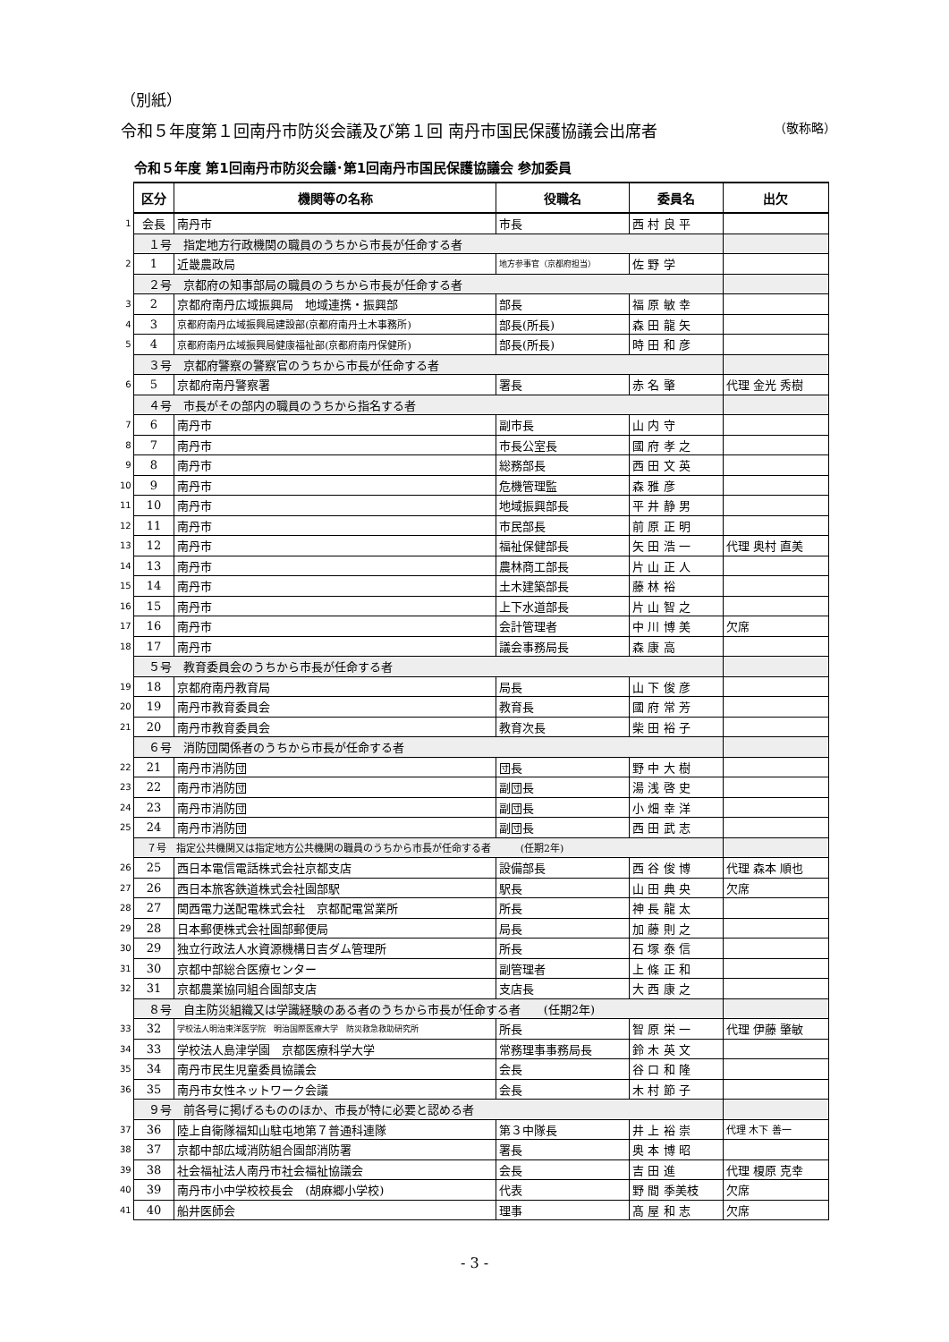（別紙）
令和５年度第１回南丹市防災会議及び第１回 南丹市国民保護協議会出席者 （敬称略）
令和５年度 第1回南丹市防災会議･第1回南丹市国民保護協議会 参加委員
| | 区分 | 機関等の名称 | 役職名 | 委員名 | 出欠 |
| 1 | 会長 | 南丹市 | 市長 | 西 村 良 平 | |
| | １号 指定地方行政機関の職員のうちから市長が任命する者 | | | | |
| 2 | 1 | 近畿農政局 | 地方参事官（京都府担当） | 佐 野 学 | |
| | ２号 京都府の知事部局の職員のうちから市長が任命する者 | | | | |
| 3 | 2 | 京都府南丹広域振興局 地域連携・振興部 | 部長 | 福 原 敏 幸 | |
| 4 | 3 | 京都府南丹広域振興局建設部(京都府南丹土木事務所) | 部長(所長) | 森 田 龍 矢 | |
| 5 | 4 | 京都府南丹広域振興局健康福祉部(京都府南丹保健所) | 部長(所長) | 時 田 和 彦 | |
| | ３号 京都府警察の警察官のうちから市長が任命する者 | | | | |
| 6 | 5 | 京都府南丹警察署 | 署長 | 赤 名 肇 | 代理 金光 秀樹 |
| | ４号 市長がその部内の職員のうちから指名する者 | | | | |
| 7 | 6 | 南丹市 | 副市長 | 山 内 守 | |
| 8 | 7 | 南丹市 | 市長公室長 | 國 府 孝 之 | |
| 9 | 8 | 南丹市 | 総務部長 | 西 田 文 英 | |
| 10 | 9 | 南丹市 | 危機管理監 | 森 雅 彦 | |
| 11 | 10 | 南丹市 | 地域振興部長 | 平 井 静 男 | |
| 12 | 11 | 南丹市 | 市民部長 | 前 原 正 明 | |
| 13 | 12 | 南丹市 | 福祉保健部長 | 矢 田 浩 一 | 代理 奥村 直美 |
| 14 | 13 | 南丹市 | 農林商工部長 | 片 山 正 人 | |
| 15 | 14 | 南丹市 | 土木建築部長 | 藤 林 裕 | |
| 16 | 15 | 南丹市 | 上下水道部長 | 片 山 智 之 | |
| 17 | 16 | 南丹市 | 会計管理者 | 中 川 博 美 | 欠席 |
| 18 | 17 | 南丹市 | 議会事務局長 | 森 康 高 | |
| | ５号 教育委員会のうちから市長が任命する者 | | | | |
| 19 | 18 | 京都府南丹教育局 | 局長 | 山 下 俊 彦 | |
| 20 | 19 | 南丹市教育委員会 | 教育長 | 國 府 常 芳 | |
| 21 | 20 | 南丹市教育委員会 | 教育次長 | 柴 田 裕 子 | |
| | ６号 消防団関係者のうちから市長が任命する者 | | | | |
| 22 | 21 | 南丹市消防団 | 団長 | 野 中 大 樹 | |
| 23 | 22 | 南丹市消防団 | 副団長 | 湯 浅 啓 史 | |
| 24 | 23 | 南丹市消防団 | 副団長 | 小 畑 幸 洋 | |
| 25 | 24 | 南丹市消防団 | 副団長 | 西 田 武 志 | |
| | ７号 指定公共機関又は指定地方公共機関の職員のうちから市長が任命する者 (任期2年) | | | | |
| 26 | 25 | 西日本電信電話株式会社京都支店 | 設備部長 | 西 谷 俊 博 | 代理 森本 順也 |
| 27 | 26 | 西日本旅客鉄道株式会社園部駅 | 駅長 | 山 田 典 央 | 欠席 |
| 28 | 27 | 関西電力送配電株式会社 京都配電営業所 | 所長 | 神 長 龍 太 | |
| 29 | 28 | 日本郵便株式会社園部郵便局 | 局長 | 加 藤 則 之 | |
| 30 | 29 | 独立行政法人水資源機構日吉ダム管理所 | 所長 | 石 塚 泰 信 | |
| 31 | 30 | 京都中部総合医療センター | 副管理者 | 上 條 正 和 | |
| 32 | 31 | 京都農業協同組合園部支店 | 支店長 | 大 西 康 之 | |
| | ８号 自主防災組織又は学識経験のある者のうちから市長が任命する者 (任期2年) | | | | |
| 33 | 32 | 学校法人明治東洋医学院 明治国際医療大学 防災救急救助研究所 | 所長 | 智 原 栄 一 | 代理 伊藤 肇敏 |
| 34 | 33 | 学校法人島津学園 京都医療科学大学 | 常務理事事務局長 | 鈴 木 英 文 | |
| 35 | 34 | 南丹市民生児童委員協議会 | 会長 | 谷 口 和 隆 | |
| 36 | 35 | 南丹市女性ネットワーク会議 | 会長 | 木 村 節 子 | |
| | ９号 前各号に掲げるもののほか、市長が特に必要と認める者 | | | | |
| 37 | 36 | 陸上自衛隊福知山駐屯地第７普通科連隊 | 第３中隊長 | 井 上 裕 崇 | 代理 木下 善一 |
| 38 | 37 | 京都中部広域消防組合園部消防署 | 署長 | 奥 本 博 昭 | |
| 39 | 38 | 社会福祉法人南丹市社会福祉協議会 | 会長 | 吉 田 進 | 代理 榎原 克幸 |
| 40 | 39 | 南丹市小中学校校長会 (胡麻郷小学校) | 代表 | 野 間 季美枝 | 欠席 |
| 41 | 40 | 船井医師会 | 理事 | 髙 屋 和 志 | 欠席 |
- 3 -